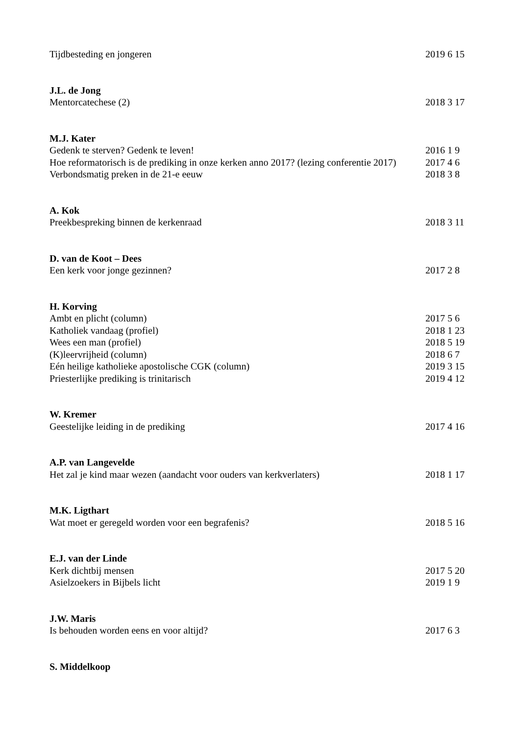Tijdbesteding en jongeren 2019 6 15
J.L. de Jong
Mentorcatechese (2) 2018 3 17
M.J. Kater
Gedenk te sterven? Gedenk te leven! 2016 1 9
Hoe reformatorisch is de prediking in onze kerken anno 2017? (lezing conferentie 2017) 2017 4 6
Verbondsmatig preken in de 21-e eeuw 2018 3 8
A. Kok
Preekbespreking binnen de kerkenraad 2018 3 11
D. van de Koot – Dees
Een kerk voor jonge gezinnen? 2017 2 8
H. Korving
Ambt en plicht (column) 2017 5 6
Katholiek vandaag (profiel) 2018 1 23
Wees een man (profiel) 2018 5 19
(K)leervrijheid (column) 2018 6 7
Eén heilige katholieke apostolische CGK (column) 2019 3 15
Priesterlijke prediking is trinitarisch 2019 4 12
W. Kremer
Geestelijke leiding in de prediking 2017 4 16
A.P. van Langevelde
Het zal je kind maar wezen (aandacht voor ouders van kerkverlaters) 2018 1 17
M.K. Ligthart
Wat moet er geregeld worden voor een begrafenis? 2018 5 16
E.J. van der Linde
Kerk dichtbij mensen 2017 5 20
Asielzoekers in Bijbels licht 2019 1 9
J.W. Maris
Is behouden worden eens en voor altijd? 2017 6 3
S. Middelkoop